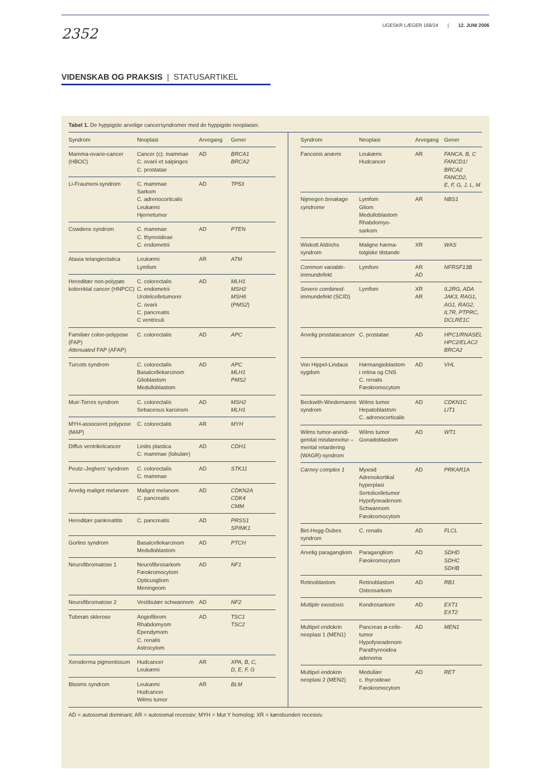2352
UGESKR LÆGER 168/24 | 12. JUNI 2006
VIDENSKAB OG PRAKSIS | STATUSARTIKEL
Tabel 1. De hyppigste arvelige cancersyndromer med de hyppigste neoplasier.
| Syndrom | Neoplasi | Arvegang | Gener |
| --- | --- | --- | --- |
| Mamma-ovarie-cancer (HBOC) | Cancer (c). mammae C. ovarii et salpinges C. prostatae | AD | BRCA1 BRCA2 |
| Li-Fraumeni-syndrom | C. mammae Sarkom C. adrenocorticalis Leukæmi Hjernetumor | AD | TP53 |
| Cowdens syndrom | C. mammae C. thyreoideae C. endometrii | AD | PTEN |
| Ataxia telangiectatica | Leukæmi Lymfom | AR | ATM |
| Hereditær non-polypøs kolorektal cancer (HNPCC) | C. colorectalis C. endometrii Urotelcelletumorer C. ovarii C. pancreatis C ventriculi | AD | MLH1 MSH2 MSH6 ( PMS2 ) |
| Familiær colon-polypose (FAP) Attenuated FAP (AFAP) | C. colorectalis | AD | APC |
| Turcots syndrom | C. colorectalis Basalcellekarcinom Glioblastom Medulloblastom | AD | APC MLH1 PMS2 |
| Muir-Torres syndrom | C. colorectalis Sebaceous karcinom | AD | MSH2 MLH1 |
| MYH-associeret polypose (MAP) | C. colorectalis | AR | MYH |
| Diffus ventrikelcancer | Linitis plastica C. mammae (lobulær) | AD | CDH1 |
| Peutz–Jeghers' syndrom | C. colorectalis C. mammae | AD | STK11 |
| Arvelig malignt melanom | Malignt melanom C. pancreatis | AD | CDKN2A CDK4 CMM |
| Hereditær pankreatitis | C. pancreatis | AD | PRSS1 SPINK1 |
| Gorlins syndrom | Basalcellekarcinom Medulloblastom | AD | PTCH |
| Neurofibromatose 1 | Neurofibrosarkom Fæokromocytom Opticusgliom Meningeom | AD | NF1 |
| Neurofibromatose 2 | Vestibulær schwannom | AD | NF2 |
| Tuberøs sklerose | Angiofibrom Rhabdomyom Ependymom C. renalis Astrocytom | AD | TSC1 TSC2 |
| Xeroderma pigmentosum | Hudcancer Leukæmi | AR | XPA, B, C, D, E, F, G |
| Blooms syndrom | Leukæmi Hudcancer Wilms tumor | AR | BLM |
| Syndrom | Neoplasi | Arvegang | Gener |
| --- | --- | --- | --- |
| Fanconis anæmi | Leukæmi Hudcancer | AR | FANCA, B, C FANCD1/ BRCA2 FANCD2, E, F, G, J, L, M |
| Nijmegen breakage syndrome | Lymfom Gliom Medulloblastom Rhabdomyo- sarkom | AR | NBS1 |
| Wiskott Aldrichs syndrom | Maligne hæma- tolgiske tilstande | XR | WAS |
| Common variable- immundefekt | Lymfom | AR AD | NFRSF13B |
| Severe combined- immundefekt (SCID) | Lymfom | XR AR | IL2RG, ADA JAK3, RAG1, AG1, RAG2, IL7R, PTPRC, DCLRE1C |
| Arvelig prostatacancer | C. prostatae | AD | HPC1/RNASEL HPC2/ELAC2 BRCA2 |
| Von Hippel-Lindaus sygdom | Hæmangioblastom i retina og CNS C. renalis Fæokromocytom | AD | VHL |
| Beckwith-Wiedemanns syndrom | Wilms tumor Hepatoblastom C. adrenocorticalis | AD | CDKN1C LIT1 |
| Wilms tumor-aniridi-genital misdannelse – mental retardering (WAGR)-syndrom | Wilms tumor Gonadoblastom | AD | WT1 |
| Carney complex 1 | Myxoid Adrenokortikal hyperplasi Sertolicelletumor Hypofyseadenom Schwannom Fæokromocytom | AD | PRKAR1A |
| Birt-Hogg-Dubes syndrom | C. renalis | AD | FLCL |
| Arvelig paragangliom | Paragangliom Fæokromocytom | AD | SDHD SDHC SDHB |
| Retinoblastom | Retinoblastom Osteosarkom | AD | RB1 |
| Multiple exostosis | Kondrosarkom | AD | EXT1 EXT2 |
| Multipel endokrin neoplasi 1 (MEN1) | Pancreas ø-celle- tumor Hypofyseadenom Parathyreoidea adenoma | AD | MEN1 |
| Multipel endokrin neoplasi 2 (MEN2) | Medullær c. thyroideae Fæokromocytom | AD | RET |
AD = autosomal dominant; AR = autosomal recessiv; MYH = Mut Y homolog; XR = kønsbunden recessiv.